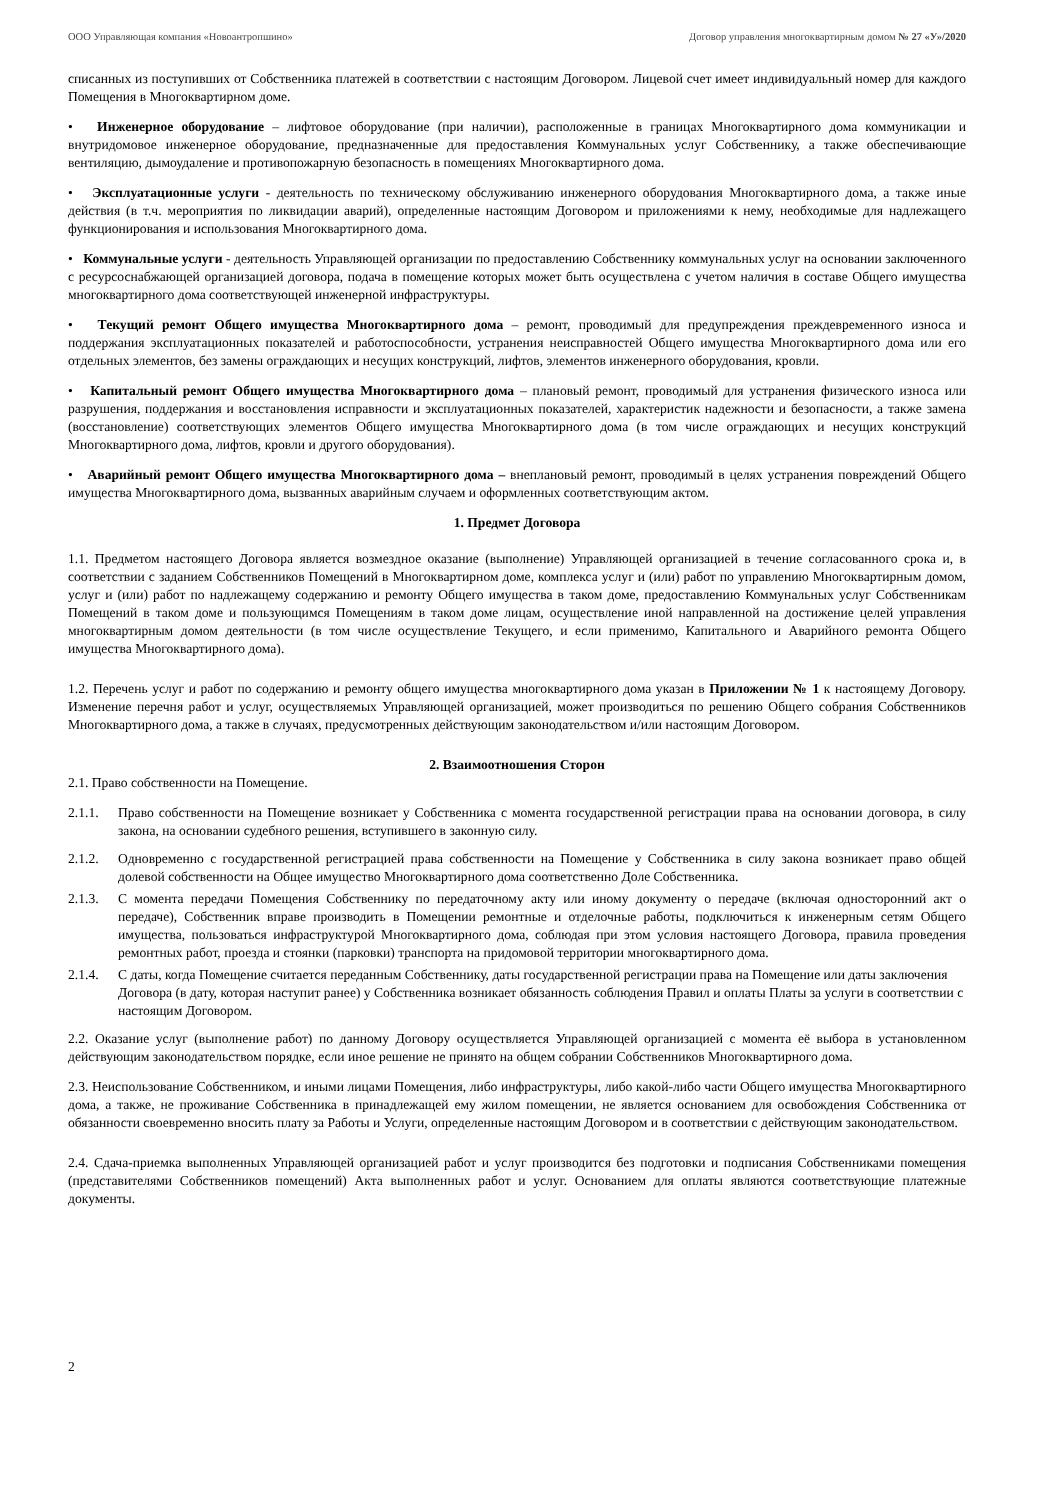ООО Управляющая компания «Новоантропшино» Договор управления многоквартирным домом № 27 «У»/2020
списанных из поступивших от Собственника платежей в соответствии с настоящим Договором. Лицевой счет имеет индивидуальный номер для каждого Помещения в Многоквартирном доме.
• Инженерное оборудование – лифтовое оборудование (при наличии), расположенные в границах Многоквартирного дома коммуникации и внутридомовое инженерное оборудование, предназначенные для предоставления Коммунальных услуг Собственнику, а также обеспечивающие вентиляцию, дымоудаление и противопожарную безопасность в помещениях Многоквартирного дома.
• Эксплуатационные услуги - деятельность по техническому обслуживанию инженерного оборудования Многоквартирного дома, а также иные действия (в т.ч. мероприятия по ликвидации аварий), определенные настоящим Договором и приложениями к нему, необходимые для надлежащего функционирования и использования Многоквартирного дома.
• Коммунальные услуги - деятельность Управляющей организации по предоставлению Собственнику коммунальных услуг на основании заключенного с ресурсоснабжающей организацией договора, подача в помещение которых может быть осуществлена с учетом наличия в составе Общего имущества многоквартирного дома соответствующей инженерной инфраструктуры.
• Текущий ремонт Общего имущества Многоквартирного дома – ремонт, проводимый для предупреждения преждевременного износа и поддержания эксплуатационных показателей и работоспособности, устранения неисправностей Общего имущества Многоквартирного дома или его отдельных элементов, без замены ограждающих и несущих конструкций, лифтов, элементов инженерного оборудования, кровли.
• Капитальный ремонт Общего имущества Многоквартирного дома – плановый ремонт, проводимый для устранения физического износа или разрушения, поддержания и восстановления исправности и эксплуатационных показателей, характеристик надежности и безопасности, а также замена (восстановление) соответствующих элементов Общего имущества Многоквартирного дома (в том числе ограждающих и несущих конструкций Многоквартирного дома, лифтов, кровли и другого оборудования).
• Аварийный ремонт Общего имущества Многоквартирного дома – внеплановый ремонт, проводимый в целях устранения повреждений Общего имущества Многоквартирного дома, вызванных аварийным случаем и оформленных соответствующим актом.
1. Предмет Договора
1.1. Предметом настоящего Договора является возмездное оказание (выполнение) Управляющей организацией в течение согласованного срока и, в соответствии с заданием Собственников Помещений в Многоквартирном доме, комплекса услуг и (или) работ по управлению Многоквартирным домом, услуг и (или) работ по надлежащему содержанию и ремонту Общего имущества в таком доме, предоставлению Коммунальных услуг Собственникам Помещений в таком доме и пользующимся Помещениям в таком доме лицам, осуществление иной направленной на достижение целей управления многоквартирным домом деятельности (в том числе осуществление Текущего, и если применимо, Капитального и Аварийного ремонта Общего имущества Многоквартирного дома).
1.2. Перечень услуг и работ по содержанию и ремонту общего имущества многоквартирного дома указан в Приложении № 1 к настоящему Договору. Изменение перечня работ и услуг, осуществляемых Управляющей организацией, может производиться по решению Общего собрания Собственников Многоквартирного дома, а также в случаях, предусмотренных действующим законодательством и/или настоящим Договором.
2. Взаимоотношения Сторон
2.1. Право собственности на Помещение.
2.1.1. Право собственности на Помещение возникает у Собственника с момента государственной регистрации права на основании договора, в силу закона, на основании судебного решения, вступившего в законную силу.
2.1.2. Одновременно с государственной регистрацией права собственности на Помещение у Собственника в силу закона возникает право общей долевой собственности на Общее имущество Многоквартирного дома соответственно Доле Собственника.
2.1.3. С момента передачи Помещения Собственнику по передаточному акту или иному документу о передаче (включая односторонний акт о передаче), Собственник вправе производить в Помещении ремонтные и отделочные работы, подключиться к инженерным сетям Общего имущества, пользоваться инфраструктурой Многоквартирного дома, соблюдая при этом условия настоящего Договора, правила проведения ремонтных работ, проезда и стоянки (парковки) транспорта на придомовой территории многоквартирного дома.
2.1.4. С даты, когда Помещение считается переданным Собственнику, даты государственной регистрации права на Помещение или даты заключения Договора (в дату, которая наступит ранее) у Собственника возникает обязанность соблюдения Правил и оплаты Платы за услуги в соответствии с настоящим Договором.
2.2. Оказание услуг (выполнение работ) по данному Договору осуществляется Управляющей организацией с момента её выбора в установленном действующим законодательством порядке, если иное решение не принято на общем собрании Собственников Многоквартирного дома.
2.3. Неиспользование Собственником, и иными лицами Помещения, либо инфраструктуры, либо какой-либо части Общего имущества Многоквартирного дома, а также, не проживание Собственника в принадлежащей ему жилом помещении, не является основанием для освобождения Собственника от обязанности своевременно вносить плату за Работы и Услуги, определенные настоящим Договором и в соответствии с действующим законодательством.
2.4. Сдача-приемка выполненных Управляющей организацией работ и услуг производится без подготовки и подписания Собственниками помещения (представителями Собственников помещений) Акта выполненных работ и услуг. Основанием для оплаты являются соответствующие платежные документы.
2